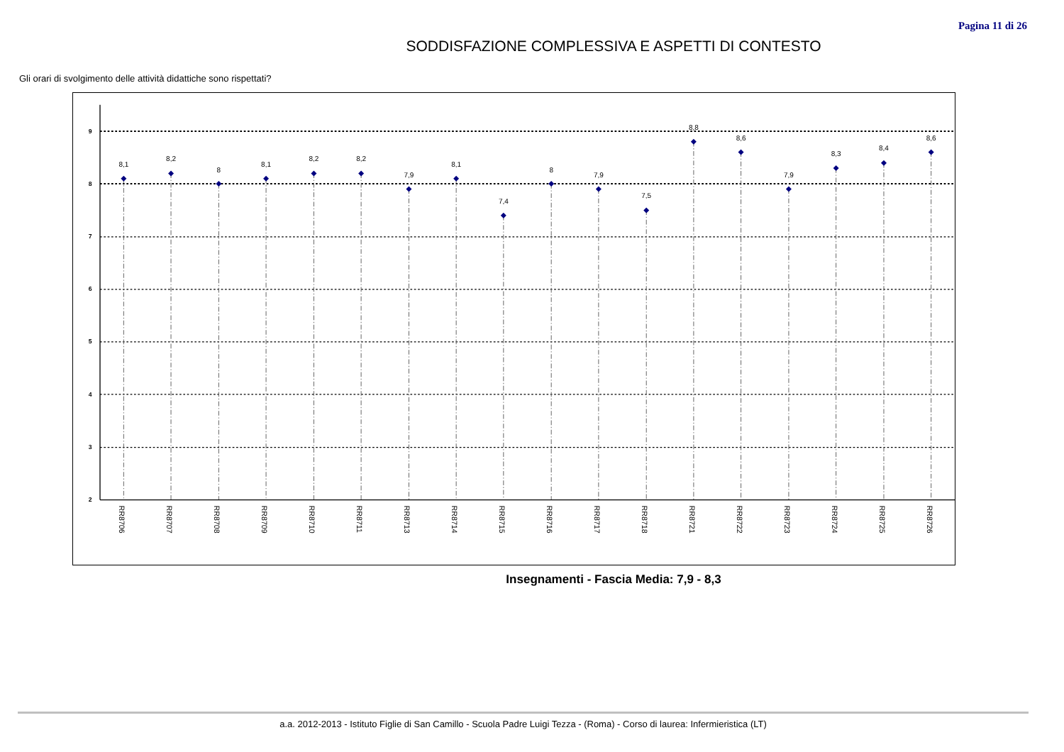Pagina 11 di 26
SODDISFAZIONE COMPLESSIVA E ASPETTI DI CONTESTO
Gli orari di svolgimento delle attività didattiche sono rispettati?
2
3
4
5
6
7
8
9
8,1
8,2
8
8,1
8,2
8,2
7,9
8,1
7,4
8
7,9
7,5
8,8
8,6
7,9
8,3
8,4
8,6
RR8706
RR8707
RR8708
RR8709
RR8710
RR8711
RR8713
RR8714
RR8715
RR8716
RR8717
RR8718
RR8721
RR8722
RR8723
RR8724
RR8725
RR8726
Insegnamenti - Fascia Media: 7,9 - 8,3
a.a. 2012-2013 - Istituto Figlie di San Camillo - Scuola Padre Luigi Tezza - (Roma) - Corso di laurea: Infermieristica (LT)